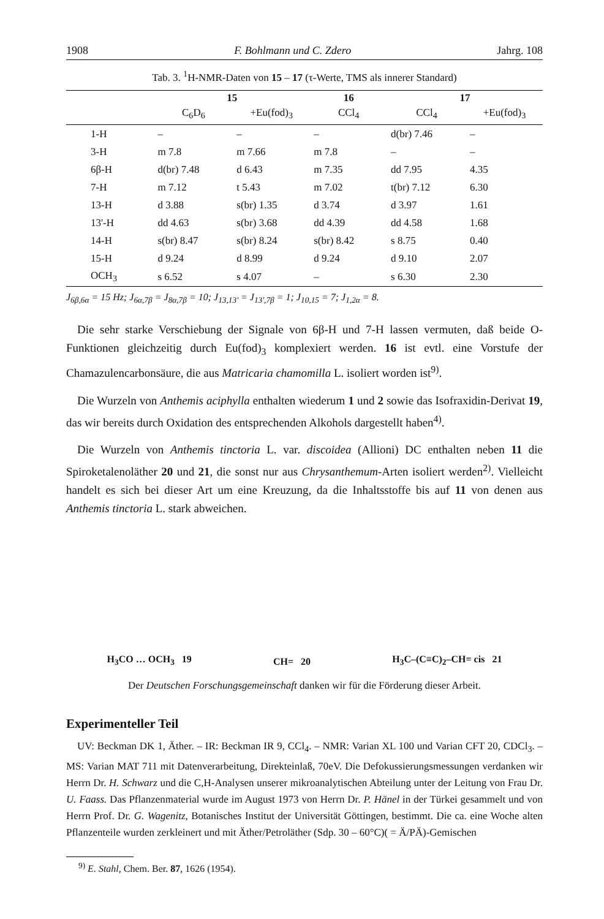1908 F. Bohlmann und C. Zdero Jahrg. 108
Tab. 3. <sup>1</sup>H-NMR-Daten von 15 – 17 (τ-Werte, TMS als innerer Standard)
| | 15 | | 16 | 17 | |
| --- | --- | --- | --- | --- | --- |
| | C<sub>6</sub>D<sub>6</sub> | +Eu(fod)<sub>3</sub> | CCl<sub>4</sub> | CCl<sub>4</sub> | +Eu(fod)<sub>3</sub> |
| 1-H | – | – | – | d(br) 7.46 | – |
| 3-H | m 7.8 | m 7.66 | m 7.8 | – | – |
| 6β-H | d(br) 7.48 | d 6.43 | m 7.35 | dd 7.95 | 4.35 |
| 7-H | m 7.12 | t 5.43 | m 7.02 | t(br) 7.12 | 6.30 |
| 13-H | d 3.88 | s(br) 1.35 | d 3.74 | d 3.97 | 1.61 |
| 13'-H | dd 4.63 | s(br) 3.68 | dd 4.39 | dd 4.58 | 1.68 |
| 14-H | s(br) 8.47 | s(br) 8.24 | s(br) 8.42 | s 8.75 | 0.40 |
| 15-H | d 9.24 | d 8.99 | d 9.24 | d 9.10 | 2.07 |
| OCH<sub>3</sub> | s 6.52 | s 4.07 | – | s 6.30 | 2.30 |
J<sub>6β,6α</sub> = 15 Hz; J<sub>6α,7β</sub> = J<sub>8α,7β</sub> = 10; J<sub>13,13'</sub> = J<sub>13',7β</sub> = 1; J<sub>10,15</sub> = 7; J<sub>1,2α</sub> = 8.
Die sehr starke Verschiebung der Signale von 6β-H und 7-H lassen vermuten, daß beide O-Funktionen gleichzeitig durch Eu(fod)<sub>3</sub> komplexiert werden. 16 ist evtl. eine Vorstufe der Chamazulencarbonsäure, die aus Matricaria chamomilla L. isoliert worden ist<sup>9)</sup>.
Die Wurzeln von Anthemis aciphylla enthalten wiederum 1 und 2 sowie das Isofraxidin-Derivat 19, das wir bereits durch Oxidation des entsprechenden Alkohols dargestellt haben<sup>4)</sup>.
Die Wurzeln von Anthemis tinctoria L. var. discoidea (Allioni) DC enthalten neben 11 die Spiroketalenoläther 20 und 21, die sonst nur aus Chrysanthemum-Arten isoliert werden<sup>2)</sup>. Vielleicht handelt es sich bei dieser Art um eine Kreuzung, da die Inhaltsstoffe bis auf 11 von denen aus Anthemis tinctoria L. stark abweichen.
H<sub>3</sub>CO … OCH<sub>3</sub> 19 CH= 20 H<sub>3</sub>C–(C≡C)<sub>2</sub>–CH= cis 21
Der Deutschen Forschungsgemeinschaft danken wir für die Förderung dieser Arbeit.
Experimenteller Teil
UV: Beckman DK 1, Äther. – IR: Beckman IR 9, CCl<sub>4</sub>. – NMR: Varian XL 100 und Varian CFT 20, CDCl<sub>3</sub>. – MS: Varian MAT 711 mit Datenverarbeitung, Direkteinlaß, 70eV. Die Defokussierungsmessungen verdanken wir Herrn Dr. H. Schwarz und die C,H-Analysen unserer mikroanalytischen Abteilung unter der Leitung von Frau Dr. U. Faass. Das Pflanzenmaterial wurde im August 1973 von Herrn Dr. P. Hänel in der Türkei gesammelt und von Herrn Prof. Dr. G. Wagenitz, Botanisches Institut der Universität Göttingen, bestimmt. Die ca. eine Woche alten Pflanzenteile wurden zerkleinert und mit Äther/Petroläther (Sdp. 30 – 60°C)( = Ä/PÄ)-Gemischen
<sup>9)</sup> E. Stahl, Chem. Ber. 87, 1626 (1954).